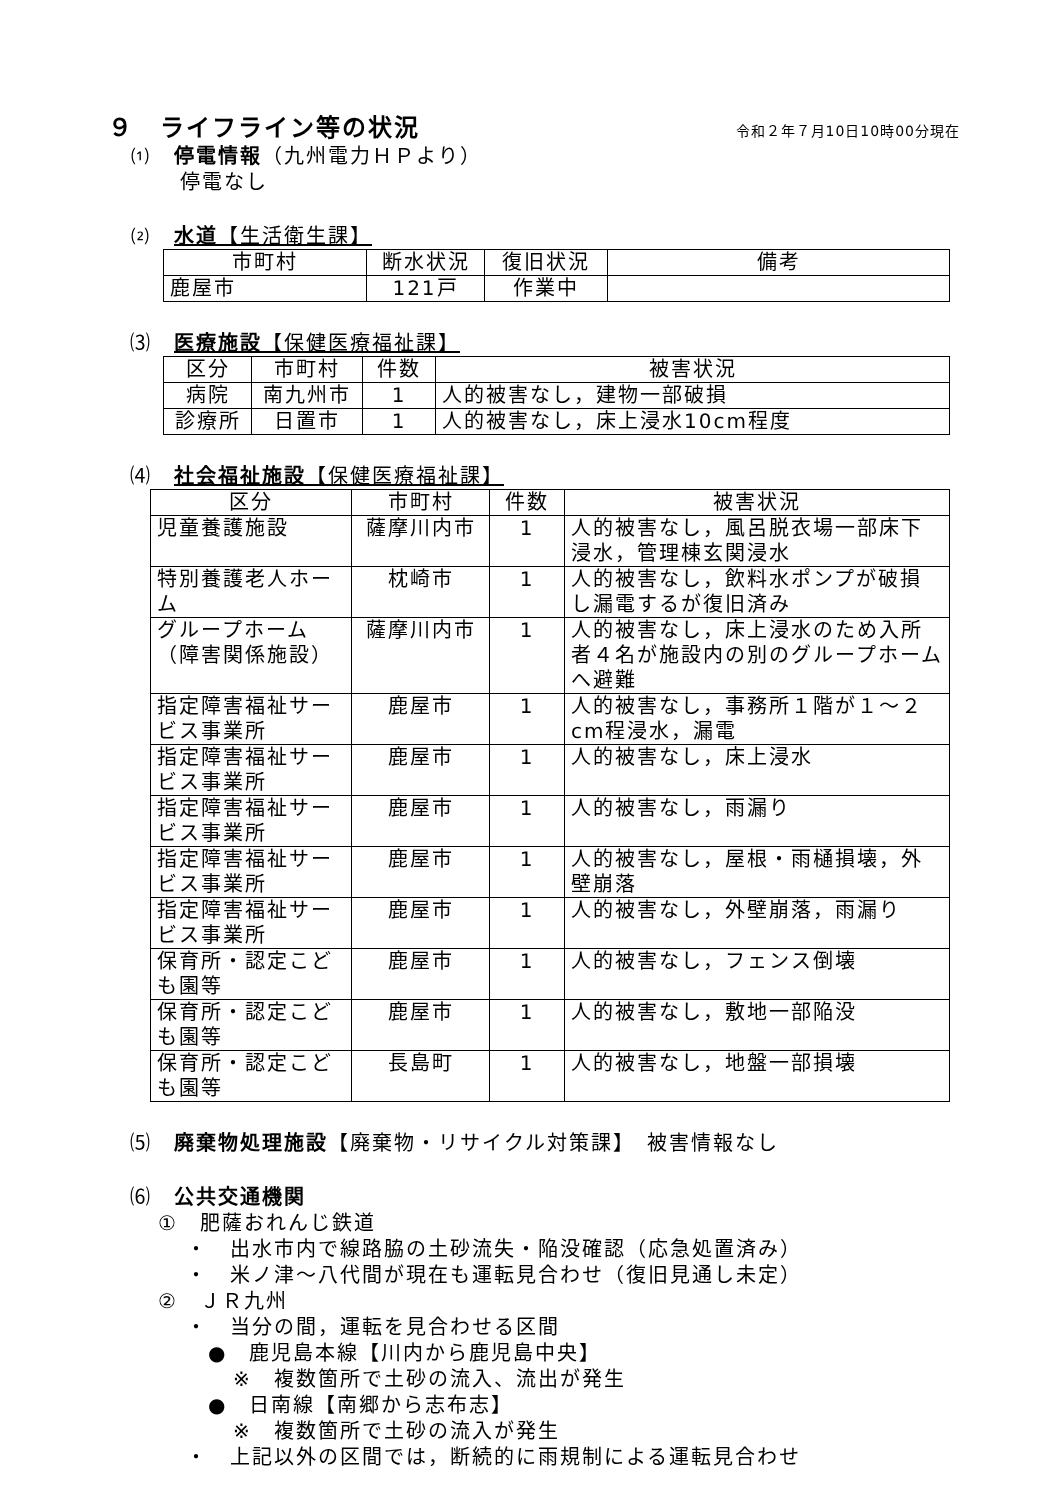９　ライフライン等の状況
令和２年７月10日10時00分現在
⑴　停電情報（九州電力ＨＰより）
停電なし
⑵　水道【生活衛生課】
| 市町村 | 断水状況 | 復旧状況 | 備考 |
| --- | --- | --- | --- |
| 鹿屋市 | 121戸 | 作業中 | |
⑶　医療施設【保健医療福祉課】
| 区分 | 市町村 | 件数 | 被害状況 |
| --- | --- | --- | --- |
| 病院 | 南九州市 | 1 | 人的被害なし，建物一部破損 |
| 診療所 | 日置市 | 1 | 人的被害なし，床上浸水10cm程度 |
⑷　社会福祉施設【保健医療福祉課】
| 区分 | 市町村 | 件数 | 被害状況 |
| --- | --- | --- | --- |
| 児童養護施設 | 薩摩川内市 | 1 | 人的被害なし，風呂脱衣場一部床下浸水，管理棟玄関浸水 |
| 特別養護老人ホーム | 枕崎市 | 1 | 人的被害なし，飲料水ポンプが破損し漏電するが復旧済み |
| グループホーム（障害関係施設） | 薩摩川内市 | 1 | 人的被害なし，床上浸水のため入所者４名が施設内の別のグループホームへ避難 |
| 指定障害福祉サービス事業所 | 鹿屋市 | 1 | 人的被害なし，事務所１階が１～２cm程浸水，漏電 |
| 指定障害福祉サービス事業所 | 鹿屋市 | 1 | 人的被害なし，床上浸水 |
| 指定障害福祉サービス事業所 | 鹿屋市 | 1 | 人的被害なし，雨漏り |
| 指定障害福祉サービス事業所 | 鹿屋市 | 1 | 人的被害なし，屋根・雨樋損壊，外壁崩落 |
| 指定障害福祉サービス事業所 | 鹿屋市 | 1 | 人的被害なし，外壁崩落，雨漏り |
| 保育所・認定こども園等 | 鹿屋市 | 1 | 人的被害なし，フェンス倒壊 |
| 保育所・認定こども園等 | 鹿屋市 | 1 | 人的被害なし，敷地一部陥没 |
| 保育所・認定こども園等 | 長島町 | 1 | 人的被害なし，地盤一部損壊 |
⑸　廃棄物処理施設【廃棄物・リサイクル対策課】　被害情報なし
⑹　公共交通機関
①　肥薩おれんじ鉄道
・　出水市内で線路脇の土砂流失・陥没確認（応急処置済み）
・　米ノ津～八代間が現在も運転見合わせ（復旧見通し未定）
②　ＪＲ九州
・　当分の間，運転を見合わせる区間
●　鹿児島本線【川内から鹿児島中央】
※　複数箇所で土砂の流入、流出が発生
●　日南線【南郷から志布志】
※　複数箇所で土砂の流入が発生
・　上記以外の区間では，断続的に雨規制による運転見合わせ